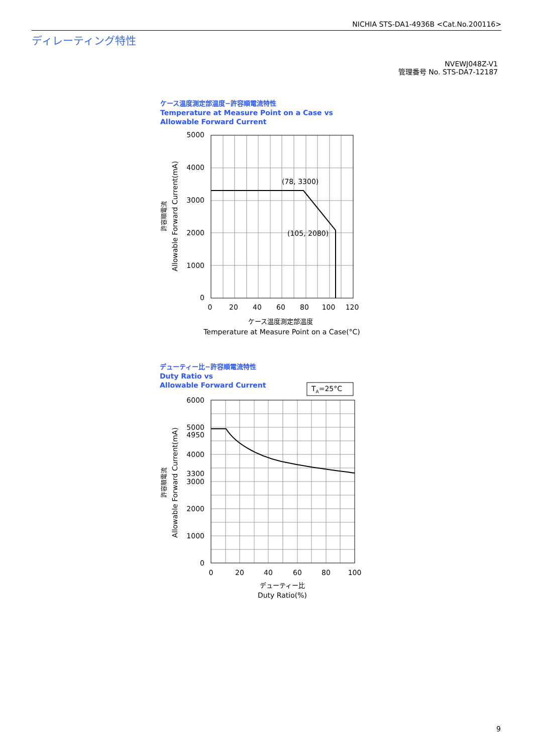NICHIA STS-DA1-4936B <Cat.No.200116>
ディレーティング特性
NVEWJ048Z-V1
管理番号 No. STS-DA7-12187
ケース温度測定部温度−許容順電流特性
Temperature at Measure Point on a Case vs
Allowable Forward Current
デューティー比−許容順電流特性
Duty Ratio vs
Allowable Forward Current
5000
4000
3000
2000
1000
0
0
20
40
60
80
100
120
(78, 3300)
(105, 2080)
ケース温度測定部温度
Temperature at Measure Point on a Case(°C)
許容順電流
Allowable Forward Current(mA)
TA=25°C
6000
5000
4950
4000
3300
3000
2000
1000
0
0
20
40
60
80
100
デューティー比
Duty Ratio(%)
許容順電流
Allowable Forward Current(mA)
9